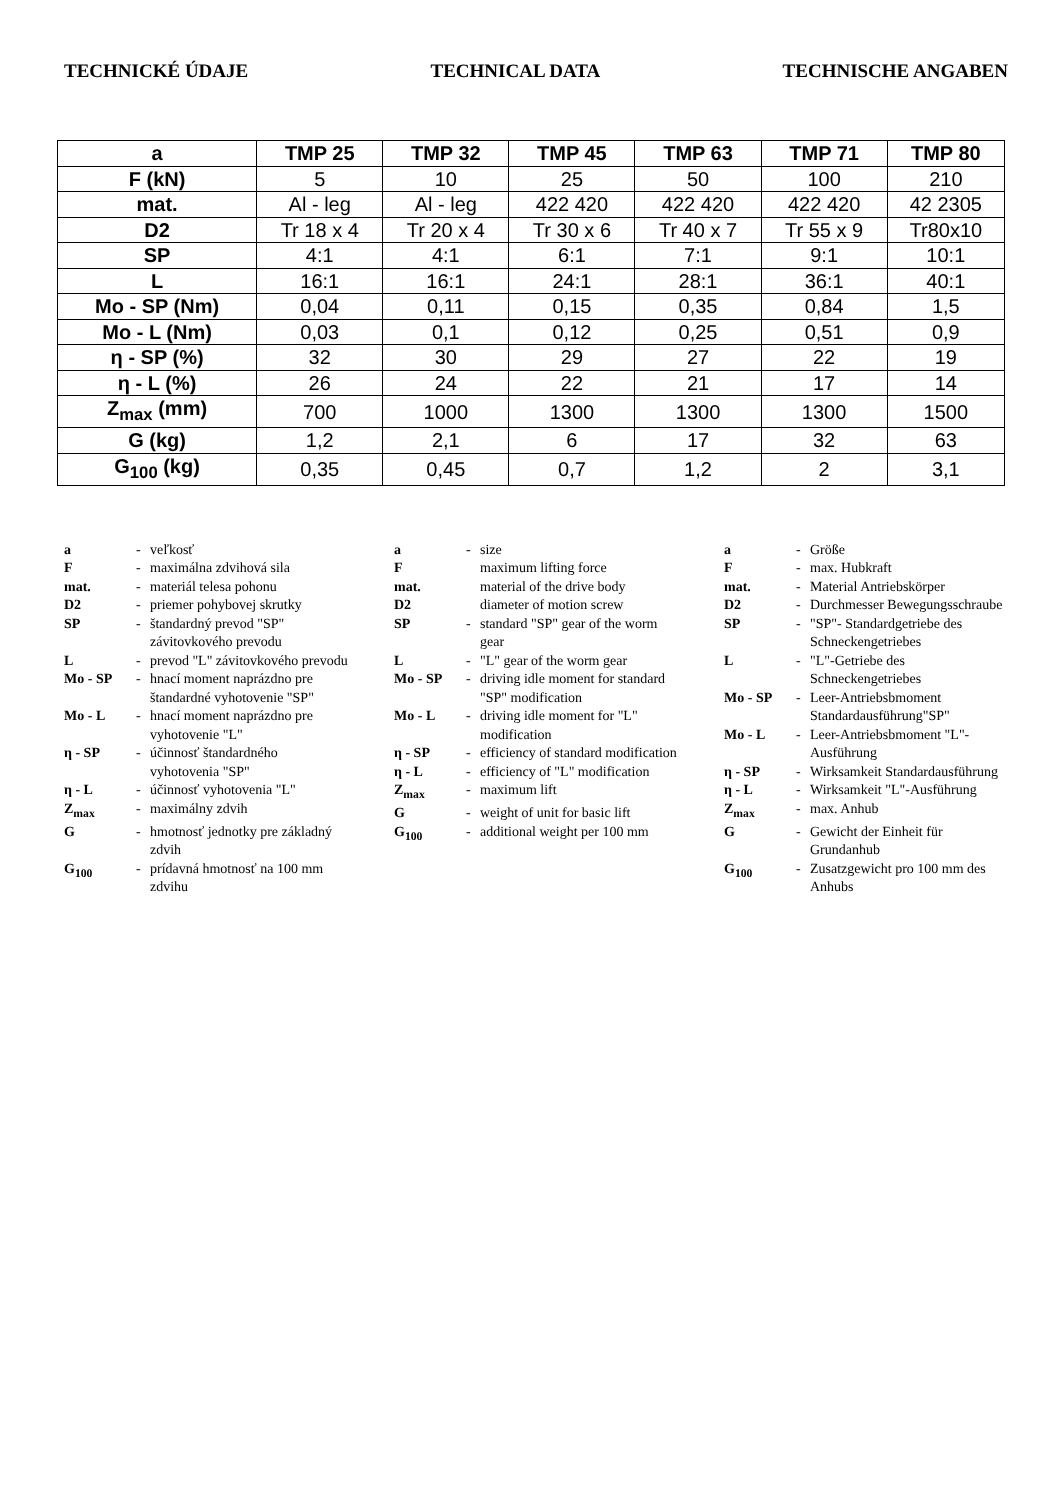TECHNICKÉ ÚDAJE TECHNICAL DATA TECHNISCHE ANGABEN
| a | TMP 25 | TMP 32 | TMP 45 | TMP 63 | TMP 71 | TMP 80 |
| --- | --- | --- | --- | --- | --- | --- |
| F (kN) | 5 | 10 | 25 | 50 | 100 | 210 |
| mat. | Al - leg | Al - leg | 422 420 | 422 420 | 422 420 | 42 2305 |
| D2 | Tr 18 x 4 | Tr 20 x 4 | Tr 30 x 6 | Tr 40 x 7 | Tr 55 x 9 | Tr80x10 |
| SP | 4:1 | 4:1 | 6:1 | 7:1 | 9:1 | 10:1 |
| L | 16:1 | 16:1 | 24:1 | 28:1 | 36:1 | 40:1 |
| Mo - SP (Nm) | 0,04 | 0,11 | 0,15 | 0,35 | 0,84 | 1,5 |
| Mo - L (Nm) | 0,03 | 0,1 | 0,12 | 0,25 | 0,51 | 0,9 |
| η - SP (%) | 32 | 30 | 29 | 27 | 22 | 19 |
| η - L (%) | 26 | 24 | 22 | 21 | 17 | 14 |
| Z<sub>max</sub> (mm) | 700 | 1000 | 1300 | 1300 | 1300 | 1500 |
| G (kg) | 1,2 | 2,1 | 6 | 17 | 32 | 63 |
| G<sub>100</sub> (kg) | 0,35 | 0,45 | 0,7 | 1,2 | 2 | 3,1 |
a - veľkosť
F - maximálna zdvihová sila
mat. - materiál telesa pohonu
D2 - priemer pohybovej skrutky
SP - štandardný prevod "SP" závitovkového prevodu
L - prevod "L" závitovkového prevodu
Mo - SP - hnací moment naprázdno pre štandardné vyhotovenie "SP"
Mo - L - hnací moment naprázdno pre vyhotovenie "L"
η - SP - účinnosť štandardného vyhotovenia "SP"
η - L - účinnosť vyhotovenia "L"
Z<sub>max</sub> - maximálny zdvih
G - hmotnosť jednotky pre základný zdvih
G<sub>100</sub> - prídavná hmotnosť na 100 mm zdvihu
a - size
F maximum lifting force
mat. material of the drive body
D2 diameter of motion screw
SP - standard "SP" gear of the worm gear
L - "L" gear of the worm gear
Mo - SP - driving idle moment for standard "SP" modification
Mo - L - driving idle moment for "L" modification
η - SP - efficiency of standard modification
η - L - efficiency of "L" modification
Z<sub>max</sub> - maximum lift
G - weight of unit for basic lift
G<sub>100</sub> - additional weight per 100 mm
a - Größe
F - max. Hubkraft
mat. - Material Antriebskörper
D2 - Durchmesser Bewegungsschraube
SP - "SP"- Standardgetriebe des Schneckengetriebes
L - "L"-Getriebe des Schneckengetriebes
Mo - SP - Leer-Antriebsbmoment Standardausführung"SP"
Mo - L - Leer-Antriebsbmoment "L"-Ausführung
η - SP - Wirksamkeit Standardausführung
η - L - Wirksamkeit "L"-Ausführung
Z<sub>max</sub> - max. Anhub
G - Gewicht der Einheit für Grundanhub
G<sub>100</sub> - Zusatzgewicht pro 100 mm des Anhubs